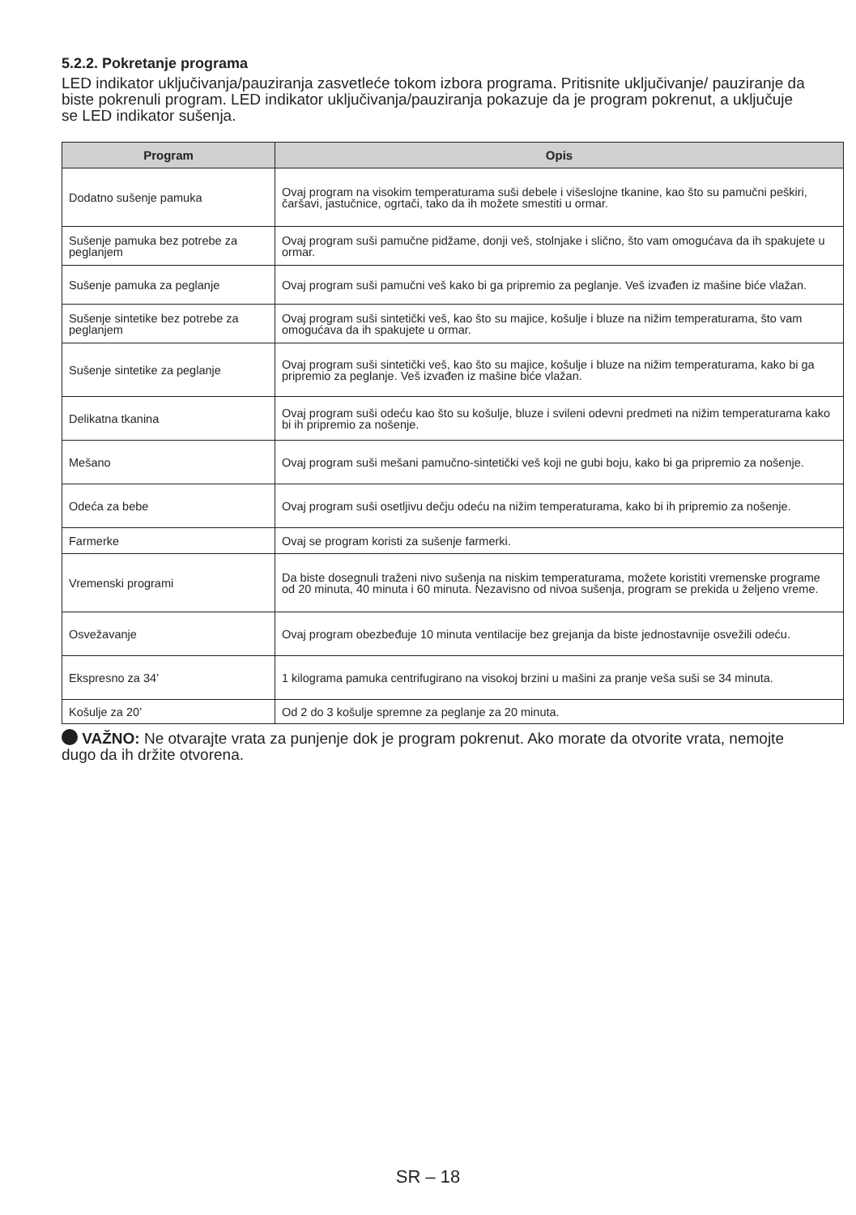5.2.2. Pokretanje programa
LED indikator uključivanja/pauziranja zasvetleće tokom izbora programa. Pritisnite uključivanje/ pauziranje da biste pokrenuli program. LED indikator uključivanja/pauziranja pokazuje da je program pokrenut, a uključuje se LED indikator sušenja.
| Program | Opis |
| --- | --- |
| Dodatno sušenje pamuka | Ovaj program na visokim temperaturama suši debele i višeslojne tkanine, kao što su pamučni peškiri, čaršavi, jastučnice, ogrtači, tako da ih možete smestiti u ormar. |
| Sušenje pamuka bez potrebe za peglanjem | Ovaj program suši pamučne pidžame, donji veš, stolnjake i slično, što vam omogućava da ih spakujete u ormar. |
| Sušenje pamuka za peglanje | Ovaj program suši pamučni veš kako bi ga pripremio za peglanje. Veš izvađen iz mašine biće vlažan. |
| Sušenje sintetike bez potrebe za peglanjem | Ovaj program suši sintetički veš, kao što su majice, košulje i bluze na nižim temperaturama, što vam omogućava da ih spakujete u ormar. |
| Sušenje sintetike za peglanje | Ovaj program suši sintetički veš, kao što su majice, košulje i bluze na nižim temperaturama, kako bi ga pripremio za peglanje. Veš izvađen iz mašine biće vlažan. |
| Delikatna tkanina | Ovaj program suši odeću kao što su košulje, bluze i svileni odevni predmeti na nižim temperaturama kako bi ih pripremio za nošenje. |
| Mešano | Ovaj program suši mešani pamučno-sintetički veš koji ne gubi boju, kako bi ga pripremio za nošenje. |
| Odeća za bebe | Ovaj program suši osetljivu dečju odeću na nižim temperaturama, kako bi ih pripremio za nošenje. |
| Farmerke | Ovaj se program koristi za sušenje farmerki. |
| Vremenski programi | Da biste dosegnuli traženi nivo sušenja na niskim temperaturama, možete koristiti vremenske programe od 20 minuta, 40 minuta i 60 minuta. Nezavisno od nivoa sušenja, program se prekida u željeno vreme. |
| Osvežavanje | Ovaj program obezbeđuje 10 minuta ventilacije bez grejanja da biste jednostavnije osvežili odeću. |
| Ekspresno za 34’ | 1 kilograma pamuka centrifugirano na visokoj brzini u mašini za pranje veša suši se 34 minuta. |
| Košulje za 20’ | Od 2 do 3 košulje spremne za peglanje za 20 minuta. |
VAŽNO: Ne otvarajte vrata za punjenje dok je program pokrenut. Ako morate da otvorite vrata, nemojte dugo da ih držite otvorena.
SR – 18